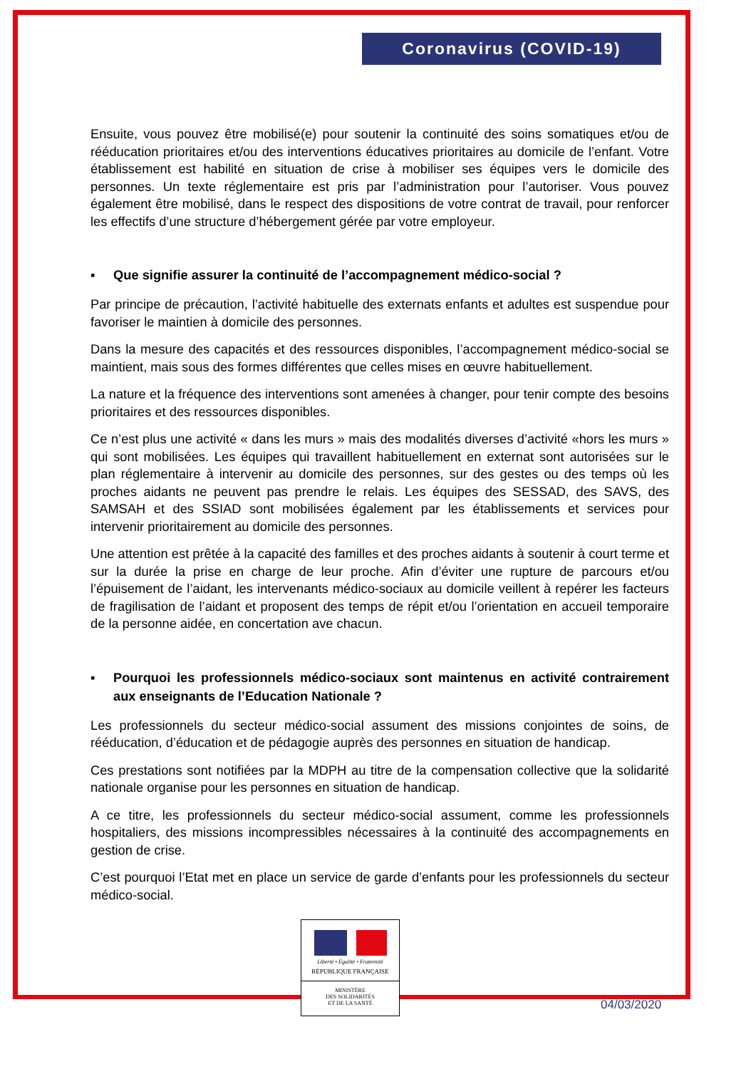Coronavirus (COVID-19)
Ensuite, vous pouvez être mobilisé(e) pour soutenir la continuité des soins somatiques et/ou de rééducation prioritaires et/ou des interventions éducatives prioritaires au domicile de l’enfant. Votre établissement est habilité en situation de crise à mobiliser ses équipes vers le domicile des personnes. Un texte réglementaire est pris par l’administration pour l’autoriser. Vous pouvez également être mobilisé, dans le respect des dispositions de votre contrat de travail, pour renforcer les effectifs d’une structure d’hébergement gérée par votre employeur.
▪ Que signifie assurer la continuité de l’accompagnement médico-social ?
Par principe de précaution, l’activité habituelle des externats enfants et adultes est suspendue pour favoriser le maintien à domicile des personnes.
Dans la mesure des capacités et des ressources disponibles, l’accompagnement médico-social se maintient, mais sous des formes différentes que celles mises en œuvre habituellement.
La nature et la fréquence des interventions sont amenées à changer, pour tenir compte des besoins prioritaires et des ressources disponibles.
Ce n’est plus une activité « dans les murs » mais des modalités diverses d’activité «hors les murs » qui sont mobilisées. Les équipes qui travaillent habituellement en externat sont autorisées sur le plan réglementaire à intervenir au domicile des personnes, sur des gestes ou des temps où les proches aidants ne peuvent pas prendre le relais. Les équipes des SESSAD, des SAVS, des SAMSAH et des SSIAD sont mobilisées également par les établissements et services pour intervenir prioritairement au domicile des personnes.
Une attention est prêtée à la capacité des familles et des proches aidants à soutenir à court terme et sur la durée la prise en charge de leur proche. Afin d’éviter une rupture de parcours et/ou l’épuisement de l’aidant, les intervenants médico-sociaux au domicile veillent à repérer les facteurs de fragilisation de l’aidant et proposent des temps de répit et/ou l’orientation en accueil temporaire de la personne aidée, en concertation ave chacun.
▪ Pourquoi les professionnels médico-sociaux sont maintenus en activité contrairement aux enseignants de l’Education Nationale ?
Les professionnels du secteur médico-social assument des missions conjointes de soins, de rééducation, d’éducation et de pédagogie auprès des personnes en situation de handicap.
Ces prestations sont notifiées par la MDPH au titre de la compensation collective que la solidarité nationale organise pour les personnes en situation de handicap.
A ce titre, les professionnels du secteur médico-social assument, comme les professionnels hospitaliers, des missions incompressibles nécessaires à la continuité des accompagnements en gestion de crise.
C’est pourquoi l’Etat met en place un service de garde d’enfants pour les professionnels du secteur médico-social.
Liberté • Égalité • Fraternité
RÉPUBLIQUE FRANÇAISE
MINISTÈRE
DES SOLIDARITÉS
ET DE LA SANTÉ
04/03/2020